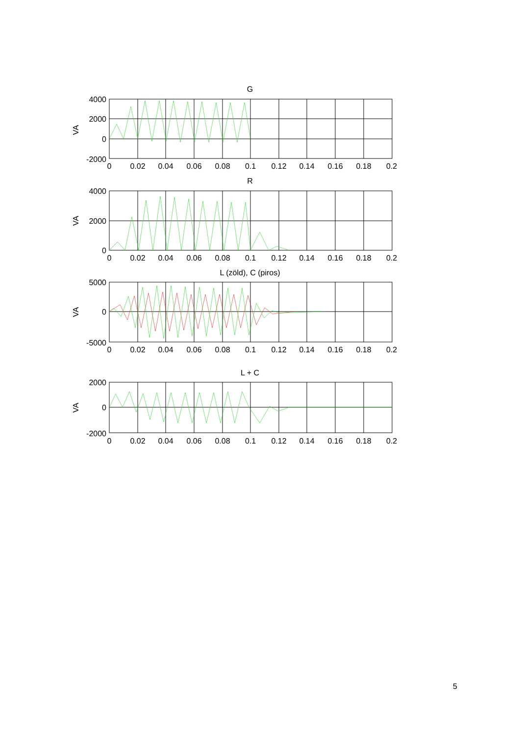G
4000
2000
0
-2000
VA
0
0.02
0.04
0.06
0.08
0.1
0.12
0.14
0.16
0.18
0.2
R
4000
2000
0
VA
0
0.02
0.04
0.06
0.08
0.1
0.12
0.14
0.16
0.18
0.2
L (zöld), C (piros)
5000
0
-5000
VA
0
0.02
0.04
0.06
0.08
0.1
0.12
0.14
0.16
0.18
0.2
L + C
2000
0
-2000
VA
0
0.02
0.04
0.06
0.08
0.1
0.12
0.14
0.16
0.18
0.2
5